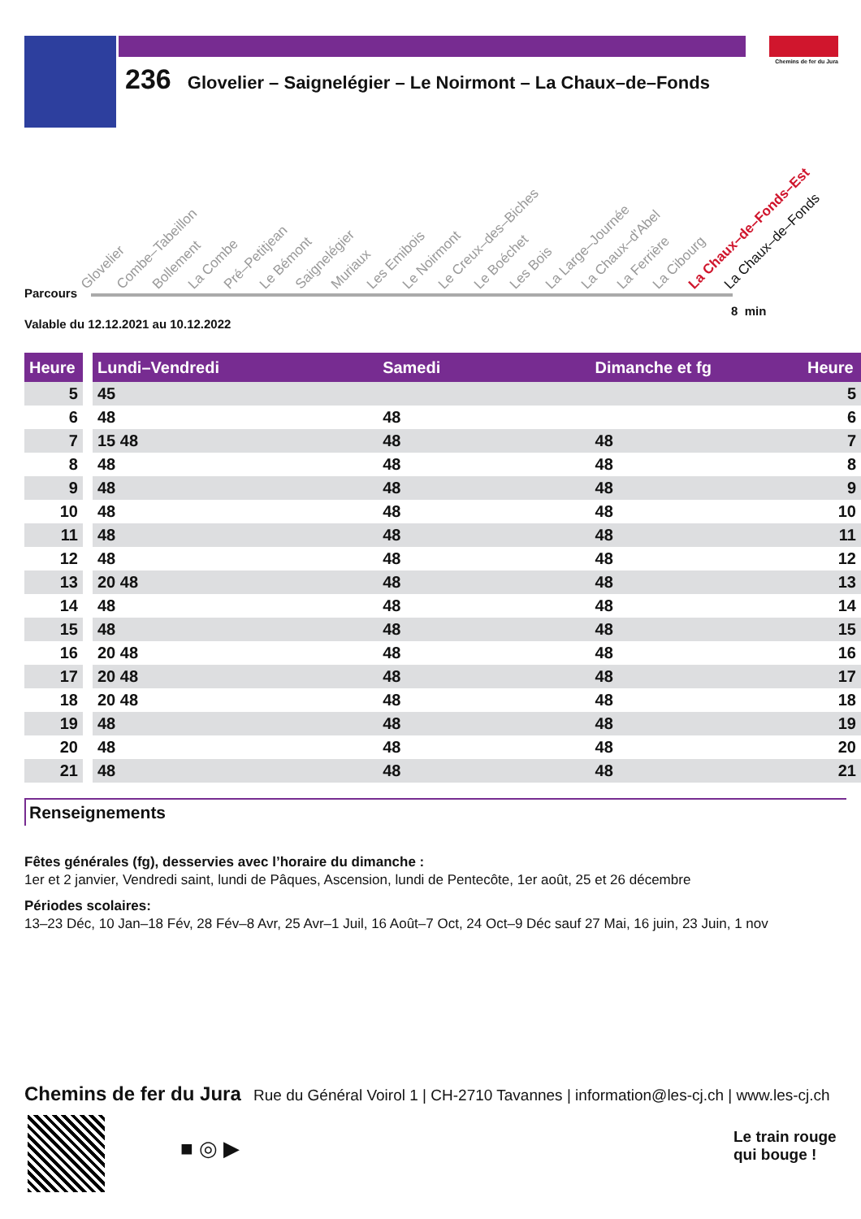Chemins de fer du Jura
236 Glovelier – Saignelégier – Le Noirmont – La Chaux–de–Fonds
Glovelier Combe–Tabeillon Bollement La Combe Pré–Petitjean Le Bémont Saignelégier Muriaux Les Emibois Le Noirmont Le Creux–des–Biches Le Boéchet Les Bois La Large–Journée La Chaux–d'Abel La Ferrière La Cibourg La Chaux–de–Fonds–Est La Chaux–de–Fonds
Parcours
8 min
Valable du 12.12.2021 au 10.12.2022
| Heure | | Lundi–Vendredi | Samedi | Dimanche et fg | Heure |
| --- | --- | --- | --- | --- | --- |
| 5 | | 45 | | | 5 |
| 6 | | 48 | 48 | | 6 |
| 7 | | 15 48 | 48 | 48 | 7 |
| 8 | | 48 | 48 | 48 | 8 |
| 9 | | 48 | 48 | 48 | 9 |
| 10 | | 48 | 48 | 48 | 10 |
| 11 | | 48 | 48 | 48 | 11 |
| 12 | | 48 | 48 | 48 | 12 |
| 13 | | 20 48 | 48 | 48 | 13 |
| 14 | | 48 | 48 | 48 | 14 |
| 15 | | 48 | 48 | 48 | 15 |
| 16 | | 20 48 | 48 | 48 | 16 |
| 17 | | 20 48 | 48 | 48 | 17 |
| 18 | | 20 48 | 48 | 48 | 18 |
| 19 | | 48 | 48 | 48 | 19 |
| 20 | | 48 | 48 | 48 | 20 |
| 21 | | 48 | 48 | 48 | 21 |
Renseignements
Fêtes générales (fg), desservies avec l’horaire du dimanche :
1er et 2 janvier, Vendredi saint, lundi de Pâques, Ascension, lundi de Pentecôte, 1er août, 25 et 26 décembre
Périodes scolaires:
13–23 Déc, 10 Jan–18 Fév, 28 Fév–8 Avr, 25 Avr–1 Juil, 16 Août–7 Oct, 24 Oct–9 Déc sauf 27 Mai, 16 juin, 23 Juin, 1 nov
Chemins de fer du Jura Rue du Général Voirol 1 | CH-2710 Tavannes | information@les-cj.ch | www.les-cj.ch
■ ◎ ▶
Le train rouge
qui bouge !